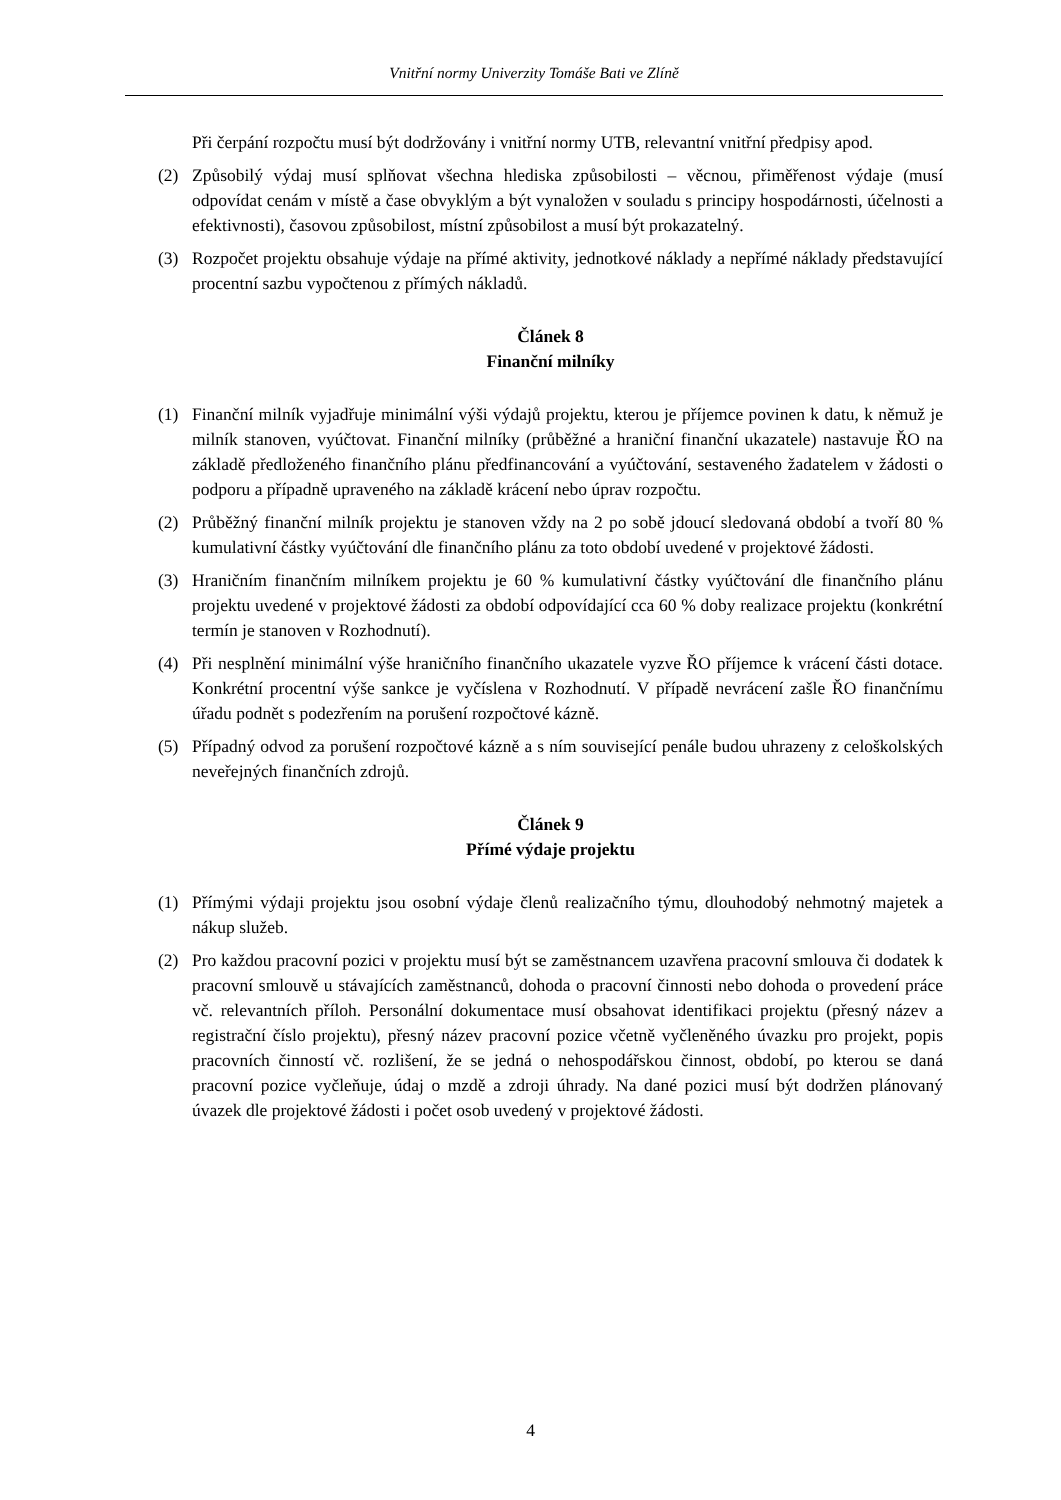Vnitřní normy Univerzity Tomáše Bati ve Zlíně
Při čerpání rozpočtu musí být dodržovány i vnitřní normy UTB, relevantní vnitřní předpisy apod.
(2) Způsobilý výdaj musí splňovat všechna hlediska způsobilosti – věcnou, přiměřenost výdaje (musí odpovídat cenám v místě a čase obvyklým a být vynaložen v souladu s principy hospodárnosti, účelnosti a efektivnosti), časovou způsobilost, místní způsobilost a musí být prokazatelný.
(3) Rozpočet projektu obsahuje výdaje na přímé aktivity, jednotkové náklady a nepřímé náklady představující procentní sazbu vypočtenou z přímých nákladů.
Článek 8
Finanční milníky
(1) Finanční milník vyjadřuje minimální výši výdajů projektu, kterou je příjemce povinen k datu, k němuž je milník stanoven, vyúčtovat. Finanční milníky (průběžné a hraniční finanční ukazatele) nastavuje ŘO na základě předloženého finančního plánu předfinancování a vyúčtování, sestaveného žadatelem v žádosti o podporu a případně upraveného na základě krácení nebo úprav rozpočtu.
(2) Průběžný finanční milník projektu je stanoven vždy na 2 po sobě jdoucí sledovaná období a tvoří 80 % kumulativní částky vyúčtování dle finančního plánu za toto období uvedené v projektové žádosti.
(3) Hraničním finančním milníkem projektu je 60 % kumulativní částky vyúčtování dle finančního plánu projektu uvedené v projektové žádosti za období odpovídající cca 60 % doby realizace projektu (konkrétní termín je stanoven v Rozhodnutí).
(4) Při nesplnění minimální výše hraničního finančního ukazatele vyzve ŘO příjemce k vrácení části dotace. Konkrétní procentní výše sankce je vyčíslena v Rozhodnutí. V případě nevrácení zašle ŘO finančnímu úřadu podnět s podezřením na porušení rozpočtové kázně.
(5) Případný odvod za porušení rozpočtové kázně a s ním související penále budou uhrazeny z celoškolských neveřejných finančních zdrojů.
Článek 9
Přímé výdaje projektu
(1) Přímými výdaji projektu jsou osobní výdaje členů realizačního týmu, dlouhodobý nehmotný majetek a nákup služeb.
(2) Pro každou pracovní pozici v projektu musí být se zaměstnancem uzavřena pracovní smlouva či dodatek k pracovní smlouvě u stávajících zaměstnanců, dohoda o pracovní činnosti nebo dohoda o provedení práce vč. relevantních příloh. Personální dokumentace musí obsahovat identifikaci projektu (přesný název a registrační číslo projektu), přesný název pracovní pozice včetně vyčleněného úvazku pro projekt, popis pracovních činností vč. rozlišení, že se jedná o nehospodářskou činnost, období, po kterou se daná pracovní pozice vyčleňuje, údaj o mzdě a zdroji úhrady. Na dané pozici musí být dodržen plánovaný úvazek dle projektové žádosti i počet osob uvedený v projektové žádosti.
4